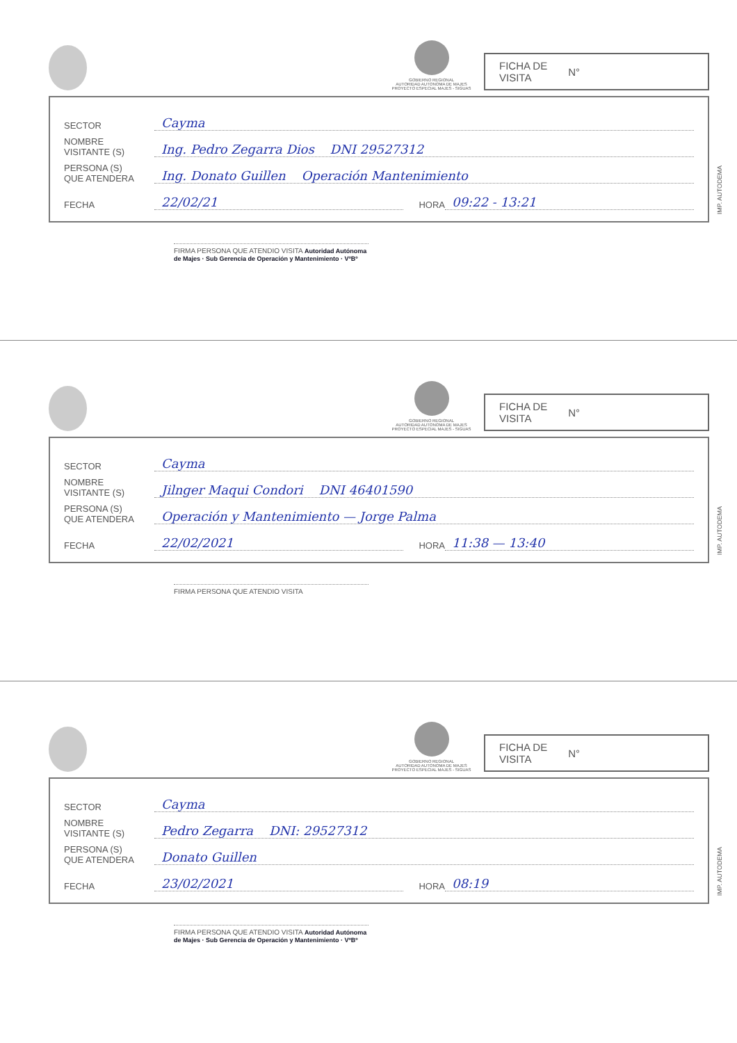GOBIERNO REGIONAL
AUTORIDAD AUTONOMA DE MAJES
PROYECTO ESPECIAL MAJES - SIGUAS
FICHA DE
VISITA N°
SECTOR Cayma
NOMBRE
VISITANTE (S) Ing. Pedro Zegarra Dios DNI 29527312
PERSONA (S)
QUE ATENDERA Ing. Donato Guillen Operación Mantenimiento
FECHA 22/02/21 HORA 09:22 - 13:21
IMP. AUTODEMA
FIRMA PERSONA QUE ATENDIO VISITA Autoridad Autónoma de Majes · Sub Gerencia de Operación y Mantenimiento · VºBº
GOBIERNO REGIONAL
AUTORIDAD AUTONOMA DE MAJES
PROYECTO ESPECIAL MAJES - SIGUAS
FICHA DE
VISITA N°
SECTOR Cayma
NOMBRE
VISITANTE (S) Jilnger Maqui Condori DNI 46401590
PERSONA (S)
QUE ATENDERA Operación y Mantenimiento — Jorge Palma
FECHA 22/02/2021 HORA 11:38 — 13:40
IMP. AUTODEMA
FIRMA PERSONA QUE ATENDIO VISITA
GOBIERNO REGIONAL
AUTORIDAD AUTONOMA DE MAJES
PROYECTO ESPECIAL MAJES - SIGUAS
FICHA DE
VISITA N°
SECTOR Cayma
NOMBRE
VISITANTE (S) Pedro Zegarra DNI: 29527312
PERSONA (S)
QUE ATENDERA Donato Guillen
FECHA 23/02/2021 HORA 08:19
IMP. AUTODEMA
FIRMA PERSONA QUE ATENDIO VISITA Autoridad Autónoma de Majes · Sub Gerencia de Operación y Mantenimiento · VºBº